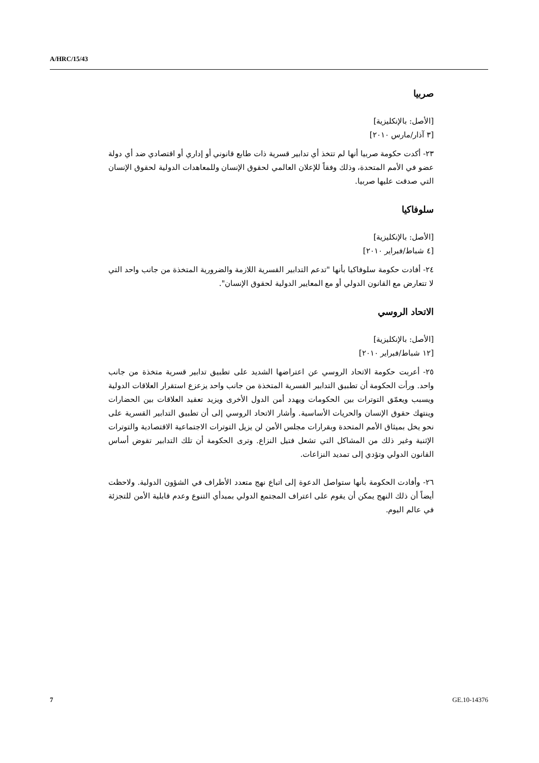A/HRC/15/43
صربيا
[الأصل: بالإنكليزية]
[٣ آذار/مارس ٢٠١٠]
٢٣- أكدت حكومة صربيا أنها لم تتخذ أي تدابير قسرية ذات طابع قانوني أو إداري أو اقتصادي ضد أي دولة عضو في الأمم المتحدة، وذلك وفقاً للإعلان العالمي لحقوق الإنسان وللمعاهدات الدولية لحقوق الإنسان التي صدقت عليها صربيا.
سلوفاكيا
[الأصل: بالإنكليزية]
[٤ شباط/فبراير ٢٠١٠]
٢٤- أفادت حكومة سلوفاكيا بأنها "تدعم التدابير القسرية اللازمة والضرورية المتخذة من جانب واحد التي لا تتعارض مع القانون الدولي أو مع المعايير الدولية لحقوق الإنسان".
الاتحاد الروسي
[الأصل: بالإنكليزية]
[١٢ شباط/فبراير ٢٠١٠]
٢٥- أعربت حكومة الاتحاد الروسي عن اعتراضها الشديد على تطبيق تدابير قسرية متخذة من جانب واحد. ورأت الحكومة أن تطبيق التدابير القسرية المتخذة من جانب واحد يزعزع استقرار العلاقات الدولية ويسبب ويعمّق التوترات بين الحكومات ويهدد أمن الدول الأخرى ويزيد تعقيد العلاقات بين الحضارات وينتهك حقوق الإنسان والحريات الأساسية. وأشار الاتحاد الروسي إلى أن تطبيق التدابير القسرية على نحو يخل بميثاق الأمم المتحدة وبقرارات مجلس الأمن لن يزيل التوترات الاجتماعية الاقتصادية والتوترات الإثنية وغير ذلك من المشاكل التي تشعل فتيل النزاع. وترى الحكومة أن تلك التدابير تقوض أساس القانون الدولي وتؤدي إلى تمديد النزاعات.
٢٦- وأفادت الحكومة بأنها ستواصل الدعوة إلى اتباع نهج متعدد الأطراف في الشؤون الدولية. ولاحظت أيضاً أن ذلك النهج يمكن أن يقوم على اعتراف المجتمع الدولي بمبدأي التنوع وعدم قابلية الأمن للتجزئة في عالم اليوم.
7 GE.10-14376